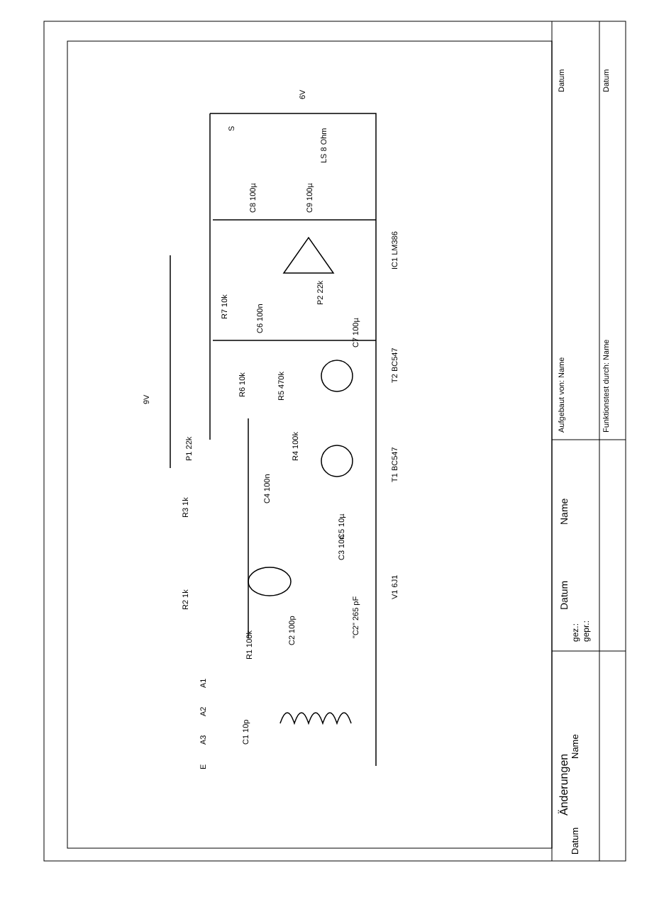9V
6V
S
LS 8 Ohm
IC1 LM386
T2 BC547
T1 BC547
V1 6J1
E
A3
A2
A1
P1 22k
R3 1k
R2 1k
R1 100k
C2 100p
"C2" 265 pF
C1 10p
C4 100n
R4 100k
R6 10k
R5 470k
R7 10k
C6 100n
P2 22k
C7 100µ
C8 100µ
C9 100µ
C5 10µ
C3 10n
Datum
Datum
Aufgebaut von: Name
Funktionstest durch: Name
Name
Datum
gez.:
gepr.:
Änderungen
Name
Datum